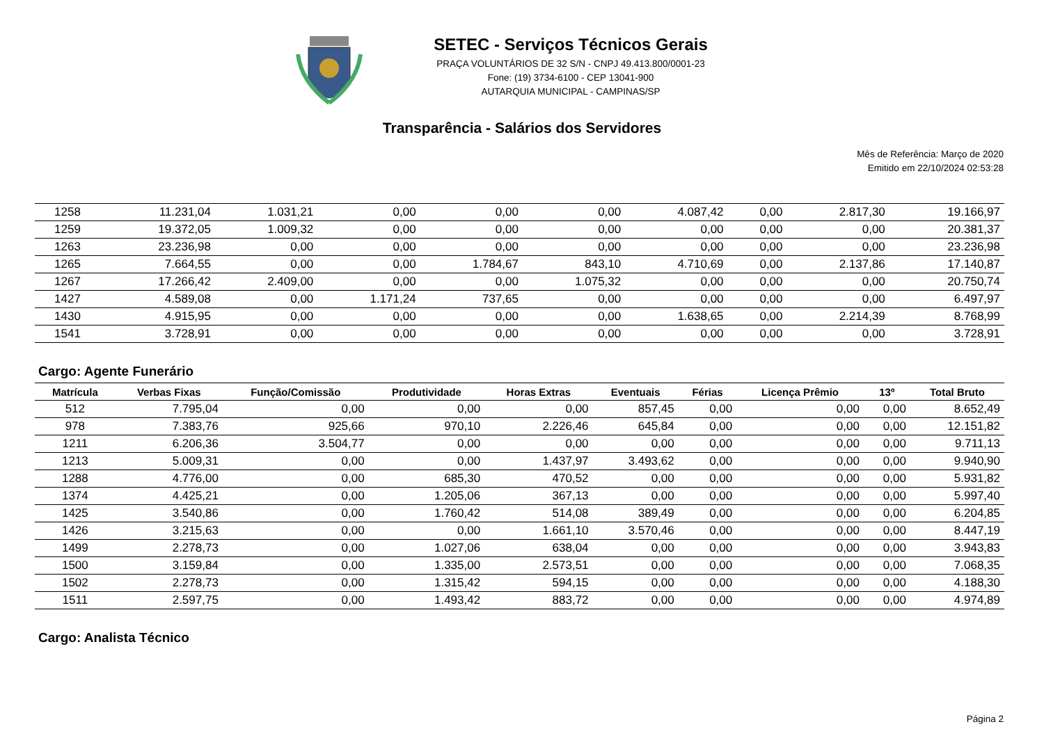SETEC - Serviços Técnicos Gerais
PRAÇA VOLUNTÁRIOS DE 32 S/N - CNPJ 49.413.800/0001-23
Fone: (19) 3734-6100 - CEP 13041-900
AUTARQUIA MUNICIPAL - CAMPINAS/SP
Transparência - Salários dos Servidores
Mês de Referência: Março de 2020
Emitido em 22/10/2024 02:53:28
| 1258 | 11.231,04 | 1.031,21 | 0,00 | 0,00 | 0,00 | 4.087,42 | 0,00 | 2.817,30 | 19.166,97 |
| 1259 | 19.372,05 | 1.009,32 | 0,00 | 0,00 | 0,00 | 0,00 | 0,00 | 0,00 | 20.381,37 |
| 1263 | 23.236,98 | 0,00 | 0,00 | 0,00 | 0,00 | 0,00 | 0,00 | 0,00 | 23.236,98 |
| 1265 | 7.664,55 | 0,00 | 0,00 | 1.784,67 | 843,10 | 4.710,69 | 0,00 | 2.137,86 | 17.140,87 |
| 1267 | 17.266,42 | 2.409,00 | 0,00 | 0,00 | 1.075,32 | 0,00 | 0,00 | 0,00 | 20.750,74 |
| 1427 | 4.589,08 | 0,00 | 1.171,24 | 737,65 | 0,00 | 0,00 | 0,00 | 0,00 | 6.497,97 |
| 1430 | 4.915,95 | 0,00 | 0,00 | 0,00 | 0,00 | 1.638,65 | 0,00 | 2.214,39 | 8.768,99 |
| 1541 | 3.728,91 | 0,00 | 0,00 | 0,00 | 0,00 | 0,00 | 0,00 | 0,00 | 3.728,91 |
Cargo: Agente Funerário
| Matrícula | Verbas Fixas | Função/Comissão | Produtividade | Horas Extras | Eventuais | Férias | Licença Prêmio | 13º | Total Bruto |
| --- | --- | --- | --- | --- | --- | --- | --- | --- | --- |
| 512 | 7.795,04 | 0,00 | 0,00 | 0,00 | 857,45 | 0,00 | 0,00 | 0,00 | 8.652,49 |
| 978 | 7.383,76 | 925,66 | 970,10 | 2.226,46 | 645,84 | 0,00 | 0,00 | 0,00 | 12.151,82 |
| 1211 | 6.206,36 | 3.504,77 | 0,00 | 0,00 | 0,00 | 0,00 | 0,00 | 0,00 | 9.711,13 |
| 1213 | 5.009,31 | 0,00 | 0,00 | 1.437,97 | 3.493,62 | 0,00 | 0,00 | 0,00 | 9.940,90 |
| 1288 | 4.776,00 | 0,00 | 685,30 | 470,52 | 0,00 | 0,00 | 0,00 | 0,00 | 5.931,82 |
| 1374 | 4.425,21 | 0,00 | 1.205,06 | 367,13 | 0,00 | 0,00 | 0,00 | 0,00 | 5.997,40 |
| 1425 | 3.540,86 | 0,00 | 1.760,42 | 514,08 | 389,49 | 0,00 | 0,00 | 0,00 | 6.204,85 |
| 1426 | 3.215,63 | 0,00 | 0,00 | 1.661,10 | 3.570,46 | 0,00 | 0,00 | 0,00 | 8.447,19 |
| 1499 | 2.278,73 | 0,00 | 1.027,06 | 638,04 | 0,00 | 0,00 | 0,00 | 0,00 | 3.943,83 |
| 1500 | 3.159,84 | 0,00 | 1.335,00 | 2.573,51 | 0,00 | 0,00 | 0,00 | 0,00 | 7.068,35 |
| 1502 | 2.278,73 | 0,00 | 1.315,42 | 594,15 | 0,00 | 0,00 | 0,00 | 0,00 | 4.188,30 |
| 1511 | 2.597,75 | 0,00 | 1.493,42 | 883,72 | 0,00 | 0,00 | 0,00 | 0,00 | 4.974,89 |
Cargo: Analista Técnico
Página 2